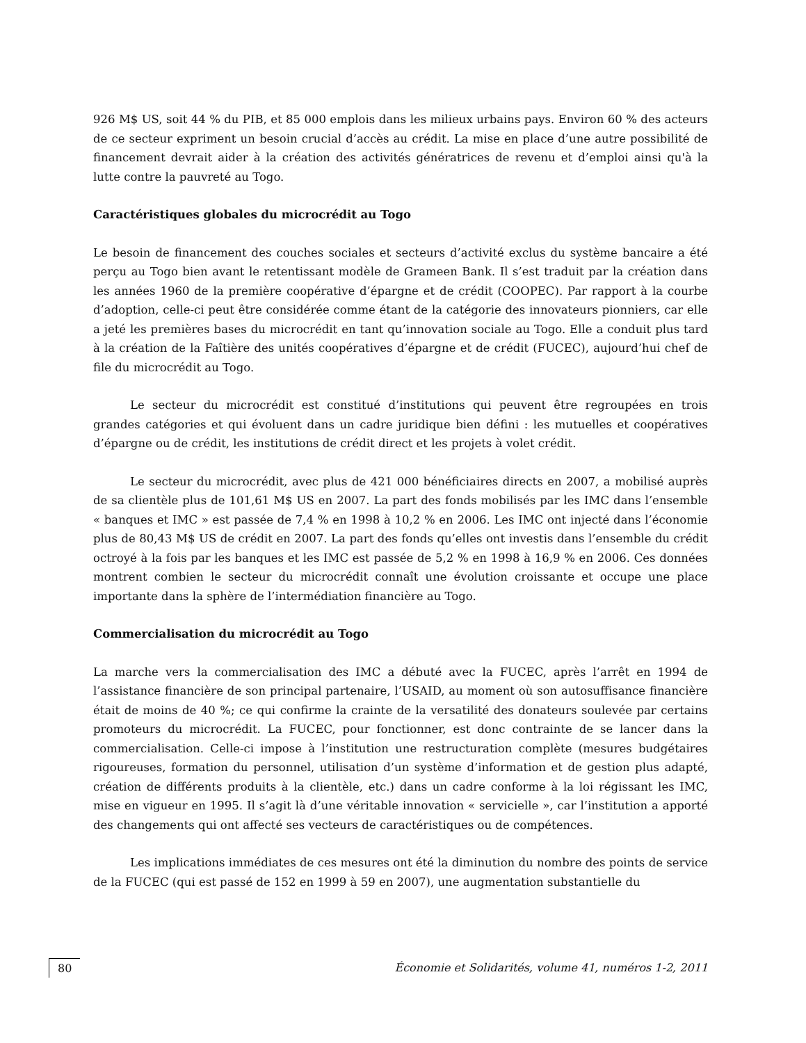926 M$ US, soit 44 % du PIB, et 85 000 emplois dans les milieux urbains pays. Environ 60 % des acteurs de ce secteur expriment un besoin crucial d’accès au crédit. La mise en place d’une autre possibilité de financement devrait aider à la création des activités génératrices de revenu et d’emploi ainsi qu'à la lutte contre la pauvreté au Togo.
Caractéristiques globales du microcrédit au Togo
Le besoin de financement des couches sociales et secteurs d’activité exclus du système bancaire a été perçu au Togo bien avant le retentissant modèle de Grameen Bank. Il s’est traduit par la création dans les années 1960 de la première coopérative d’épargne et de crédit (COOPEC). Par rapport à la courbe d’adoption, celle-ci peut être considérée comme étant de la catégorie des innovateurs pionniers, car elle a jeté les premières bases du microcrédit en tant qu’innovation sociale au Togo. Elle a conduit plus tard à la création de la Faîtière des unités coopératives d’épargne et de crédit (FUCEC), aujourd’hui chef de file du microcrédit au Togo.
Le secteur du microcrédit est constitué d’institutions qui peuvent être regroupées en trois grandes catégories et qui évoluent dans un cadre juridique bien défini : les mutuelles et coopératives d’épargne ou de crédit, les institutions de crédit direct et les projets à volet crédit.
Le secteur du microcrédit, avec plus de 421 000 bénéficiaires directs en 2007, a mobilisé auprès de sa clientèle plus de 101,61 M$ US en 2007. La part des fonds mobilisés par les IMC dans l’ensemble « banques et IMC » est passée de 7,4 % en 1998 à 10,2 % en 2006. Les IMC ont injecté dans l’économie plus de 80,43 M$ US de crédit en 2007. La part des fonds qu’elles ont investis dans l’ensemble du crédit octroyé à la fois par les banques et les IMC est passée de 5,2 % en 1998 à 16,9 % en 2006. Ces données montrent combien le secteur du microcrédit connaît une évolution croissante et occupe une place importante dans la sphère de l’intermédiation financière au Togo.
Commercialisation du microcrédit au Togo
La marche vers la commercialisation des IMC a débuté avec la FUCEC, après l’arrêt en 1994 de l’assistance financière de son principal partenaire, l’USAID, au moment où son autosuffisance financière était de moins de 40 %; ce qui confirme la crainte de la versatilité des donateurs soulevée par certains promoteurs du microcrédit. La FUCEC, pour fonctionner, est donc contrainte de se lancer dans la commercialisation. Celle-ci impose à l’institution une restructuration complète (mesures budgétaires rigoureuses, formation du personnel, utilisation d’un système d’information et de gestion plus adapté, création de différents produits à la clientèle, etc.) dans un cadre conforme à la loi régissant les IMC, mise en vigueur en 1995. Il s’agit là d’une véritable innovation « servicielle », car l’institution a apporté des changements qui ont affecté ses vecteurs de caractéristiques ou de compétences.
Les implications immédiates de ces mesures ont été la diminution du nombre des points de service de la FUCEC (qui est passé de 152 en 1999 à 59 en 2007), une augmentation substantielle du
80 Économie et Solidarités, volume 41, numéros 1-2, 2011